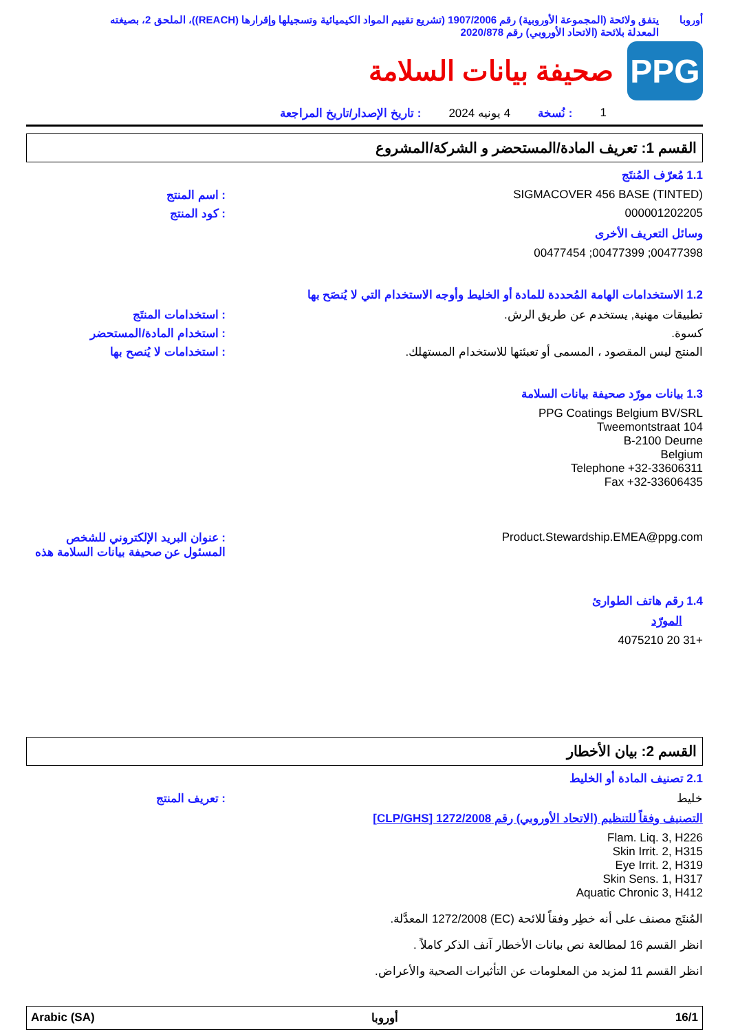أوروبا يتفق ولائحة (المجموعة الأوروبية) رقم 1907/2006 (تشريع تقييم المواد الكيميائية وتسجيلها وإقرارها (REACH))، الملحق 2، بصيغته المعدلة بلائحة (الاتحاد الأوروبي) رقم 2020/878
PPG
صحيفة بيانات السلامة
1: نُسخة 4 يونيه 2024: تاريخ الإصدار/تاريخ المراجعة
القسم 1: تعريف المادة/المستحضر و الشركة/المشروع
1.1 مُعرّف المُنتَج
SIGMACOVER 456 BASE (TINTED) : اسم المنتج
000001202205 : كود المنتج
وسائل التعريف الأخرى
00477398; 00477399; 00477454
1.2 الاستخدامات الهامة المُحددة للمادة أو الخليط وأوجه الاستخدام التي لا يُنصَح بها
تطبيقات مهنية, يستخدم عن طريق الرش.
: استخدامات المنتَج
كسوة. : استخدام المادة/المستحضر
المنتج ليس المقصود ، المسمى أو تعبئتها للاستخدام المستهلك.
: استخدامات لا يُنصح بها
1.3 بيانات مورّد صحيفة بيانات السلامة
PPG Coatings Belgium BV/SRL
Tweemontstraat 104
B-2100 Deurne
Belgium
Telephone +32-33606311
Fax +32-33606435
Product.Stewardship.EMEA@ppg.com
: عنوان البريد الإلكتروني للشخص المسئول عن صحيفة بيانات السلامة هذه
1.4 رقم هاتف الطوارئ
المورّد
+31 20 4075210
القسم 2: بيان الأخطار
2.1 تصنيف المادة أو الخليط
خليط : تعريف المنتج
التصنيف وفقاً للتنظيم (الاتحاد الأوروبي) رقم 1272/2008 [CLP/GHS]
Flam. Liq. 3, H226
Skin Irrit. 2, H315
Eye Irrit. 2, H319
Skin Sens. 1, H317
Aquatic Chronic 3, H412
المُنتَج مصنف على أنه خطِر وفقاً للائحة (EC) 1272/2008 المعدَّلة.
انظر القسم 16 لمطالعة نص بيانات الأخطار آنف الذكر كاملاً .
انظر القسم 11 لمزيد من المعلومات عن التأثيرات الصحية والأعراض.
Arabic (SA) أوروبا 16/1